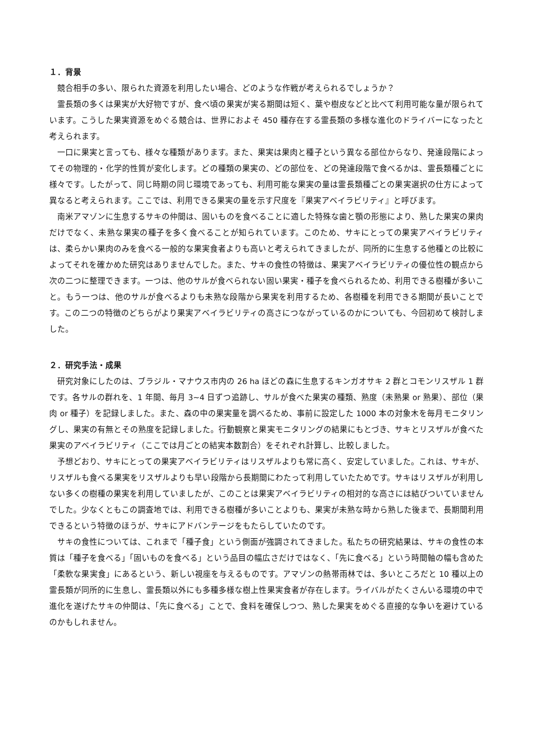１．背景
競合相手の多い、限られた資源を利用したい場合、どのような作戦が考えられるでしょうか？
霊長類の多くは果実が大好物ですが、食べ頃の果実が実る期間は短く、葉や樹皮などと比べて利用可能な量が限られています。こうした果実資源をめぐる競合は、世界におよそ 450 種存在する霊長類の多様な進化のドライバーになったと考えられます。
一口に果実と言っても、様々な種類があります。また、果実は果肉と種子という異なる部位からなり、発達段階によってその物理的・化学的性質が変化します。どの種類の果実の、どの部位を、どの発達段階で食べるかは、霊長類種ごとに様々です。したがって、同じ時期の同じ環境であっても、利用可能な果実の量は霊長類種ごとの果実選択の仕方によって異なると考えられます。ここでは、利用できる果実の量を示す尺度を『果実アベイラビリティ』と呼びます。
南米アマゾンに生息するサキの仲間は、固いものを食べることに適した特殊な歯と顎の形態により、熟した果実の果肉だけでなく、未熟な果実の種子を多く食べることが知られています。このため、サキにとっての果実アベイラビリティは、柔らかい果肉のみを食べる一般的な果実食者よりも高いと考えられてきましたが、同所的に生息する他種との比較によってそれを確かめた研究はありませんでした。また、サキの食性の特徴は、果実アベイラビリティの優位性の観点から次の二つに整理できます。一つは、他のサルが食べられない固い果実・種子を食べられるため、利用できる樹種が多いこと。もう一つは、他のサルが食べるよりも未熟な段階から果実を利用するため、各樹種を利用できる期間が長いことです。この二つの特徴のどちらがより果実アベイラビリティの高さにつながっているのかについても、今回初めて検討しました。
２．研究手法・成果
研究対象にしたのは、ブラジル・マナウス市内の 26 ha ほどの森に生息するキンガオサキ 2 群とコモンリスザル 1 群です。各サルの群れを、1 年間、毎月 3~4 日ずつ追跡し、サルが食べた果実の種類、熟度（未熟果 or 熟果）、部位（果肉 or 種子）を記録しました。また、森の中の果実量を調べるため、事前に設定した 1000 本の対象木を毎月モニタリングし、果実の有無とその熟度を記録しました。行動観察と果実モニタリングの結果にもとづき、サキとリスザルが食べた果実のアベイラビリティ（ここでは月ごとの結実本数割合）をそれぞれ計算し、比較しました。
予想どおり、サキにとっての果実アベイラビリティはリスザルよりも常に高く、安定していました。これは、サキが、リスザルも食べる果実をリスザルよりも早い段階から長期間にわたって利用していたためです。サキはリスザルが利用しない多くの樹種の果実を利用していましたが、このことは果実アベイラビリティの相対的な高さには結びついていませんでした。少なくともこの調査地では、利用できる樹種が多いことよりも、果実が未熟な時から熟した後まで、長期間利用できるという特徴のほうが、サキにアドバンテージをもたらしていたのです。
サキの食性については、これまで「種子食」という側面が強調されてきました。私たちの研究結果は、サキの食性の本質は「種子を食べる」「固いものを食べる」という品目の幅広さだけではなく、「先に食べる」という時間軸の幅も含めた「柔軟な果実食」にあるという、新しい視座を与えるものです。アマゾンの熱帯雨林では、多いところだと 10 種以上の霊長類が同所的に生息し、霊長類以外にも多種多様な樹上性果実食者が存在します。ライバルがたくさんいる環境の中で進化を遂げたサキの仲間は、「先に食べる」ことで、食料を確保しつつ、熟した果実をめぐる直接的な争いを避けているのかもしれません。